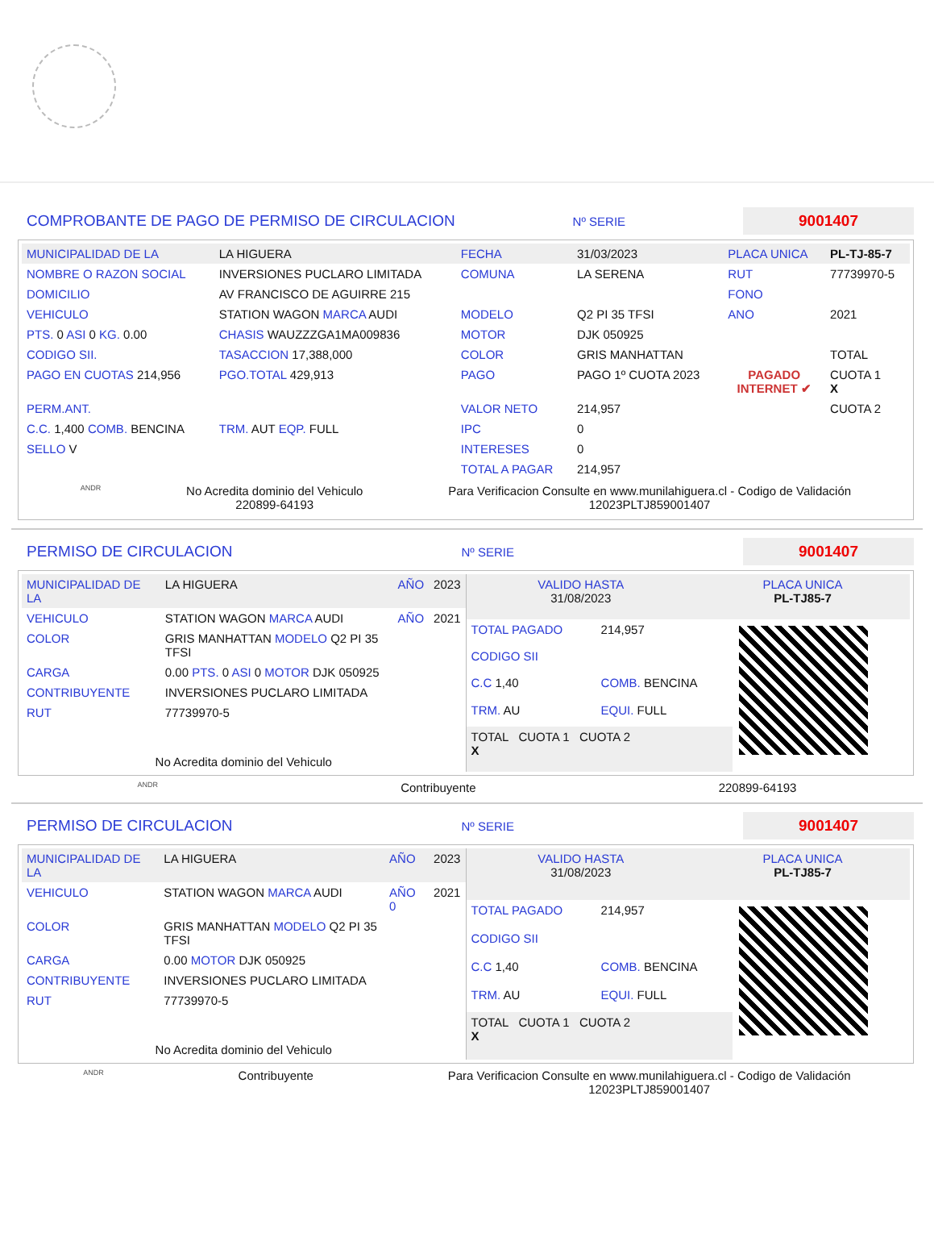COMPROBANTE DE PAGO DE PERMISO DE CIRCULACION
Nº SERIE 9001407
| MUNICIPALIDAD DE LA | LA HIGUERA | FECHA | 31/03/2023 | PLACA UNICA | PL-TJ-85-7 |
| NOMBRE O RAZON SOCIAL | INVERSIONES PUCLARO LIMITADA | COMUNA | LA SERENA | RUT | 77739970-5 |
| DOMICILIO | AV FRANCISCO DE AGUIRRE 215 | | | FONO | |
| VEHICULO | STATION WAGON MARCA AUDI | MODELO | Q2 PI 35 TFSI | ANO | 2021 |
| PTS. 0 ASI 0 KG. 0.00 | CHASIS WAUZZZGA1MA009836 | MOTOR | DJK 050925 | | |
| CODIGO SII. | TASACCION 17,388,000 | COLOR | GRIS MANHATTAN | | TOTAL |
| PAGO EN CUOTAS 214,956 | PGO.TOTAL 429,913 | PAGO | PAGO 1º CUOTA 2023 | PAGADO INTERNET ✔ | CUOTA 1 X |
| PERM.ANT. | | VALOR NETO | 214,957 | | CUOTA 2 |
| C.C. 1,400 COMB. BENCINA | TRM. AUT EQP. FULL | IPC | 0 | | |
| SELLO V | | INTERESES | 0 | | |
| | | TOTAL A PAGAR | 214,957 | | |
ANDR No Acredita dominio del Vehiculo
220899-64193 Para Verificacion Consulte en www.munilahiguera.cl - Codigo de Validación
12023PLTJ859001407
PERMISO DE CIRCULACION
Nº SERIE 9001407
| MUNICIPALIDAD DE LA | LA HIGUERA | AÑO | 2023 |
| VEHICULO | STATION WAGON MARCA AUDI | AÑO | 2021 |
| COLOR | GRIS MANHATTAN MODELO Q2 PI 35 TFSI | | |
| CARGA | 0.00 PTS. 0 ASI 0 MOTOR DJK 050925 | | |
| CONTRIBUYENTE | INVERSIONES PUCLARO LIMITADA | | |
| RUT | 77739970-5 | | |
| No Acredita dominio del Vehiculo | | | |
| VALIDO HASTA 31/08/2023 | PLACA UNICA PL-TJ85-7 |
| TOTAL PAGADO | 214,957 |
| CODIGO SII | |
| C.C 1,40 | COMB. BENCINA |
| TRM. AU | EQUI. FULL |
| TOTAL CUOTA 1 CUOTA 2 X | |
ANDR Contribuyente 220899-64193
PERMISO DE CIRCULACION
Nº SERIE 9001407
| MUNICIPALIDAD DE LA | LA HIGUERA | AÑO | 2023 |
| VEHICULO | STATION WAGON MARCA AUDI | AÑO 0 | 2021 |
| COLOR | GRIS MANHATTAN MODELO Q2 PI 35 TFSI | | |
| CARGA | 0.00 MOTOR DJK 050925 | | |
| CONTRIBUYENTE | INVERSIONES PUCLARO LIMITADA | | |
| RUT | 77739970-5 | | |
| No Acredita dominio del Vehiculo | | | |
| VALIDO HASTA 31/08/2023 | PLACA UNICA PL-TJ85-7 |
| TOTAL PAGADO | 214,957 |
| CODIGO SII | |
| C.C 1,40 | COMB. BENCINA |
| TRM. AU | EQUI. FULL |
| TOTAL CUOTA 1 CUOTA 2 X | |
ANDR Contribuyente Para Verificacion Consulte en www.munilahiguera.cl - Codigo de Validación
12023PLTJ859001407